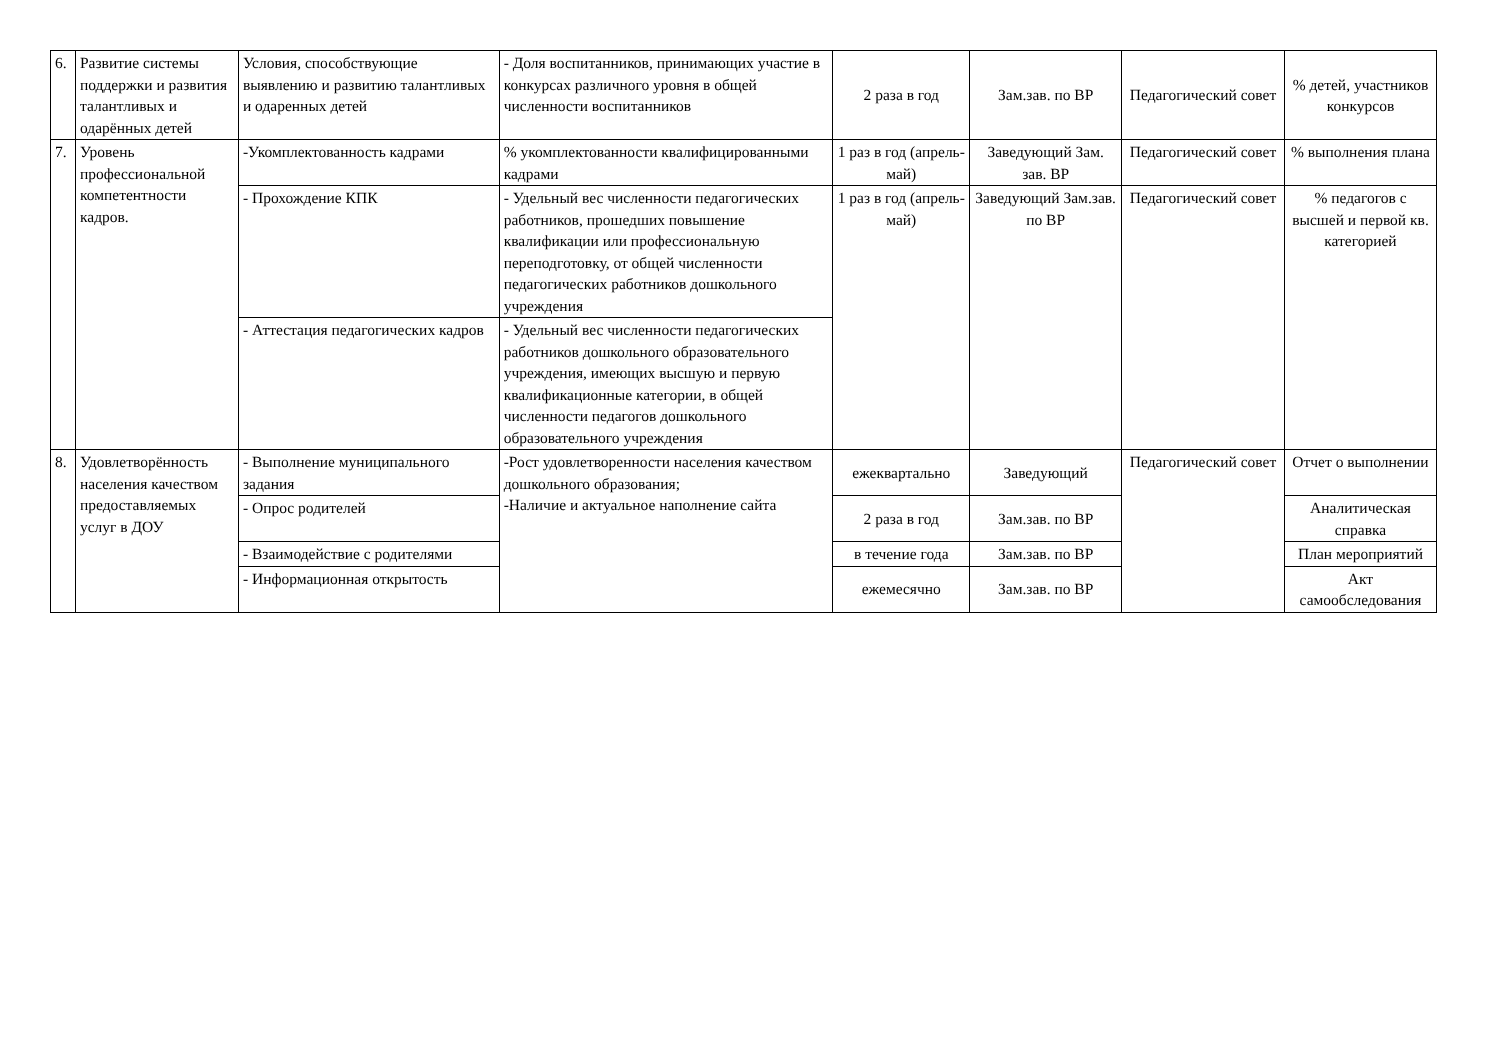| 6. | Развитие системы поддержки и развития талантливых и одарённых детей | Условия, способствующие выявлению и развитию талантливых и одаренных детей | - Доля воспитанников, принимающих участие в конкурсах различного уровня в общей численности воспитанников | 2 раза в год | Зам.зав. по ВР | Педагогический совет | % детей, участников конкурсов |
| 7. | Уровень профессиональной компетентности кадров. | -Укомплектованность кадрами | % укомплектованности квалифицированными кадрами | 1 раз в год (апрель-май) | Заведующий Зам. зав. ВР | Педагогический совет | % выполнения плана |
| | | - Прохождение КПК | - Удельный вес численности педагогических работников, прошедших повышение квалификации или профессиональную переподготовку, от общей численности педагогических работников дошкольного учреждения | 1 раз в год (апрель-май) | Заведующий Зам.зав. по ВР | Педагогический совет | % педагогов с высшей и первой кв. категорией |
| | | - Аттестация педагогических кадров | - Удельный вес численности педагогических работников дошкольного образовательного учреждения, имеющих высшую и первую квалификационные категории, в общей численности педагогов дошкольного образовательного учреждения | | | | |
| 8. | Удовлетворённость населения качеством предоставляемых услуг в ДОУ | - Выполнение муниципального задания | -Рост удовлетворенности населения качеством дошкольного образования; -Наличие и актуальное наполнение сайта | ежеквартально | Заведующий | Педагогический совет | Отчет о выполнении |
| | | - Опрос родителей | | 2 раза в год | Зам.зав. по ВР | | Аналитическая справка |
| | | - Взаимодействие с родителями | | в течение года | Зам.зав. по ВР | | План мероприятий |
| | | - Информационная открытость | | ежемесячно | Зам.зав. по ВР | | Акт самообследования |